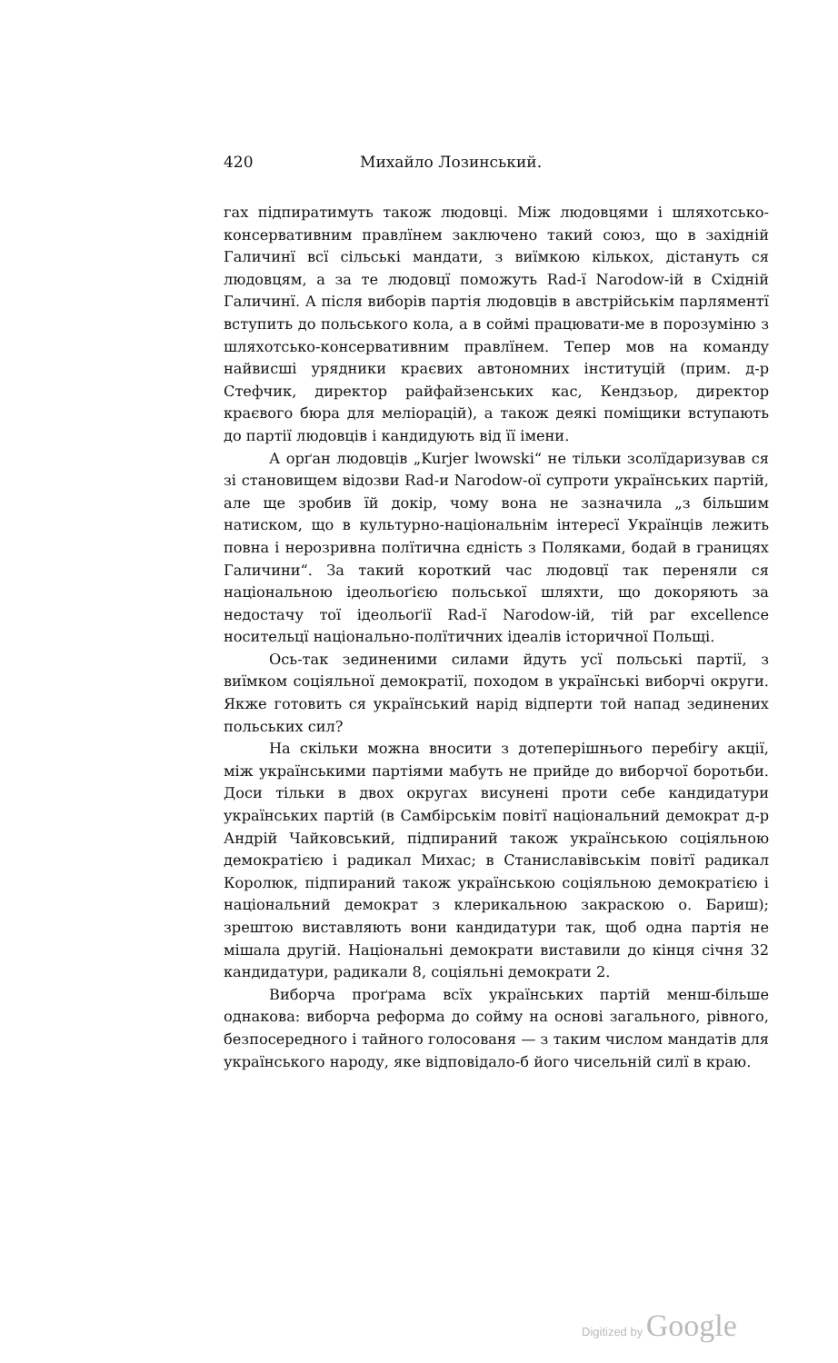420 Михайло Лозинський.
гах підпиратимуть також людовці. Між людовцями і шляхотсько-консервативним правлїнем заключено такий союз, що в західній Галичинї всї сільські мандати, з виїмкою кількох, дістануть ся людовцям, а за те людовцї поможуть Rad-ї Narodow-ій в Східній Галичинї. А після виборів партія людовців в австрійськім парляментї вступить до польського кола, а в соймі працювати-ме в порозуміню з шляхотсько-консервативним правлїнем. Тепер мов на команду найвисші урядники краєвих автономних інституцій (прим. д-р Стефчик, директор райфайзенських кас, Кендзьор, директор краєвого бюра для меліорацій), а також деякі поміщики вступають до партії людовців і кандидують від її імени.
А орґан людовців „Kurjer lwowski“ не тільки зсолїдаризував ся зі становищем відозви Rad-и Narodow-ої супроти українських партій, але ще зробив їй докір, чому вона не зазначила „з більшим натиском, що в культурно-національнім інтересї Українців лежить повна і нерозривна полїтична єдність з Поляками, бодай в границях Галичини“. За такий короткий час людовцї так переняли ся національною ідеольоґією польської шляхти, що докоряють за недостачу тої ідеольоґії Rad-ї Narodow-ій, тій par excellence носительцї національно-полїтичних ідеалів історичної Польщі.
Ось-так зединеними силами йдуть усї польські партії, з виїмком соціяльної демократії, походом в українські виборчі округи. Якже готовить ся український нарід відперти той напад зединених польських сил?
На скільки можна вносити з дотеперішнього перебігу акції, між українськими партіями мабуть не прийде до виборчої боротьби. Доси тільки в двох округах висунені проти себе кандидатури українських партій (в Самбірськім повітї національний демократ д-р Андрій Чайковський, підпираний також українською соціяльною демократією і радикал Михас; в Станиславівськім повітї радикал Королюк, підпираний також українською соціяльною демократією і національний демократ з клерикальною закраскою о. Бариш); зрештою виставляють вони кандидатури так, щоб одна партія не мішала другій. Національні демократи виставили до кінця січня 32 кандидатури, радикали 8, соціяльні демократи 2.
Виборча проґрама всїх українських партій менш-більше однакова: виборча реформа до сойму на основі загального, рівного, безпосередного і тайного голосованя — з таким числом мандатів для українського народу, яке відповідало-б його чисельній силї в краю.
Digitized by Google